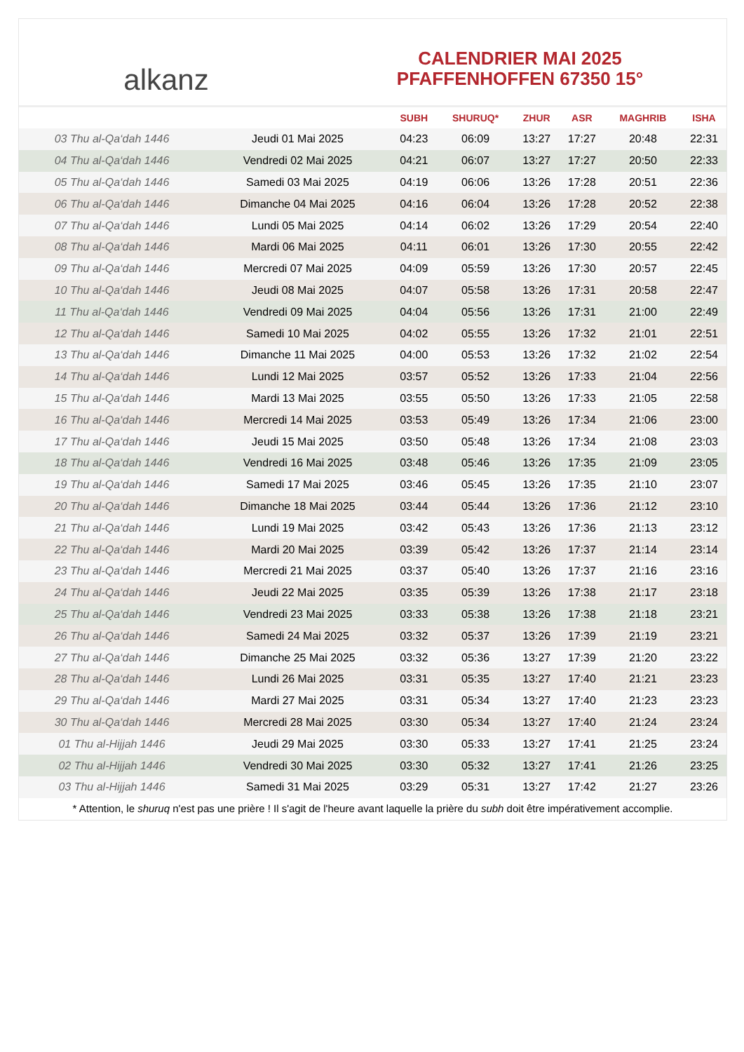alkanz
CALENDRIER MAI 2025
PFAFFENHOFFEN 67350 15°
| | | SUBH | SHURUQ* | ZHUR | ASR | MAGHRIB | ISHA |
| --- | --- | --- | --- | --- | --- | --- | --- |
| 03 Thu al-Qa‘dah 1446 | Jeudi 01 Mai 2025 | 04:23 | 06:09 | 13:27 | 17:27 | 20:48 | 22:31 |
| 04 Thu al-Qa‘dah 1446 | Vendredi 02 Mai 2025 | 04:21 | 06:07 | 13:27 | 17:27 | 20:50 | 22:33 |
| 05 Thu al-Qa‘dah 1446 | Samedi 03 Mai 2025 | 04:19 | 06:06 | 13:26 | 17:28 | 20:51 | 22:36 |
| 06 Thu al-Qa‘dah 1446 | Dimanche 04 Mai 2025 | 04:16 | 06:04 | 13:26 | 17:28 | 20:52 | 22:38 |
| 07 Thu al-Qa‘dah 1446 | Lundi 05 Mai 2025 | 04:14 | 06:02 | 13:26 | 17:29 | 20:54 | 22:40 |
| 08 Thu al-Qa‘dah 1446 | Mardi 06 Mai 2025 | 04:11 | 06:01 | 13:26 | 17:30 | 20:55 | 22:42 |
| 09 Thu al-Qa‘dah 1446 | Mercredi 07 Mai 2025 | 04:09 | 05:59 | 13:26 | 17:30 | 20:57 | 22:45 |
| 10 Thu al-Qa‘dah 1446 | Jeudi 08 Mai 2025 | 04:07 | 05:58 | 13:26 | 17:31 | 20:58 | 22:47 |
| 11 Thu al-Qa‘dah 1446 | Vendredi 09 Mai 2025 | 04:04 | 05:56 | 13:26 | 17:31 | 21:00 | 22:49 |
| 12 Thu al-Qa‘dah 1446 | Samedi 10 Mai 2025 | 04:02 | 05:55 | 13:26 | 17:32 | 21:01 | 22:51 |
| 13 Thu al-Qa‘dah 1446 | Dimanche 11 Mai 2025 | 04:00 | 05:53 | 13:26 | 17:32 | 21:02 | 22:54 |
| 14 Thu al-Qa‘dah 1446 | Lundi 12 Mai 2025 | 03:57 | 05:52 | 13:26 | 17:33 | 21:04 | 22:56 |
| 15 Thu al-Qa‘dah 1446 | Mardi 13 Mai 2025 | 03:55 | 05:50 | 13:26 | 17:33 | 21:05 | 22:58 |
| 16 Thu al-Qa‘dah 1446 | Mercredi 14 Mai 2025 | 03:53 | 05:49 | 13:26 | 17:34 | 21:06 | 23:00 |
| 17 Thu al-Qa‘dah 1446 | Jeudi 15 Mai 2025 | 03:50 | 05:48 | 13:26 | 17:34 | 21:08 | 23:03 |
| 18 Thu al-Qa‘dah 1446 | Vendredi 16 Mai 2025 | 03:48 | 05:46 | 13:26 | 17:35 | 21:09 | 23:05 |
| 19 Thu al-Qa‘dah 1446 | Samedi 17 Mai 2025 | 03:46 | 05:45 | 13:26 | 17:35 | 21:10 | 23:07 |
| 20 Thu al-Qa‘dah 1446 | Dimanche 18 Mai 2025 | 03:44 | 05:44 | 13:26 | 17:36 | 21:12 | 23:10 |
| 21 Thu al-Qa‘dah 1446 | Lundi 19 Mai 2025 | 03:42 | 05:43 | 13:26 | 17:36 | 21:13 | 23:12 |
| 22 Thu al-Qa‘dah 1446 | Mardi 20 Mai 2025 | 03:39 | 05:42 | 13:26 | 17:37 | 21:14 | 23:14 |
| 23 Thu al-Qa‘dah 1446 | Mercredi 21 Mai 2025 | 03:37 | 05:40 | 13:26 | 17:37 | 21:16 | 23:16 |
| 24 Thu al-Qa‘dah 1446 | Jeudi 22 Mai 2025 | 03:35 | 05:39 | 13:26 | 17:38 | 21:17 | 23:18 |
| 25 Thu al-Qa‘dah 1446 | Vendredi 23 Mai 2025 | 03:33 | 05:38 | 13:26 | 17:38 | 21:18 | 23:21 |
| 26 Thu al-Qa‘dah 1446 | Samedi 24 Mai 2025 | 03:32 | 05:37 | 13:26 | 17:39 | 21:19 | 23:21 |
| 27 Thu al-Qa‘dah 1446 | Dimanche 25 Mai 2025 | 03:32 | 05:36 | 13:27 | 17:39 | 21:20 | 23:22 |
| 28 Thu al-Qa‘dah 1446 | Lundi 26 Mai 2025 | 03:31 | 05:35 | 13:27 | 17:40 | 21:21 | 23:23 |
| 29 Thu al-Qa‘dah 1446 | Mardi 27 Mai 2025 | 03:31 | 05:34 | 13:27 | 17:40 | 21:23 | 23:23 |
| 30 Thu al-Qa‘dah 1446 | Mercredi 28 Mai 2025 | 03:30 | 05:34 | 13:27 | 17:40 | 21:24 | 23:24 |
| 01 Thu al-Hijjah 1446 | Jeudi 29 Mai 2025 | 03:30 | 05:33 | 13:27 | 17:41 | 21:25 | 23:24 |
| 02 Thu al-Hijjah 1446 | Vendredi 30 Mai 2025 | 03:30 | 05:32 | 13:27 | 17:41 | 21:26 | 23:25 |
| 03 Thu al-Hijjah 1446 | Samedi 31 Mai 2025 | 03:29 | 05:31 | 13:27 | 17:42 | 21:27 | 23:26 |
* Attention, le shuruq n'est pas une prière ! Il s'agit de l'heure avant laquelle la prière du subh doit être impérativement accomplie.